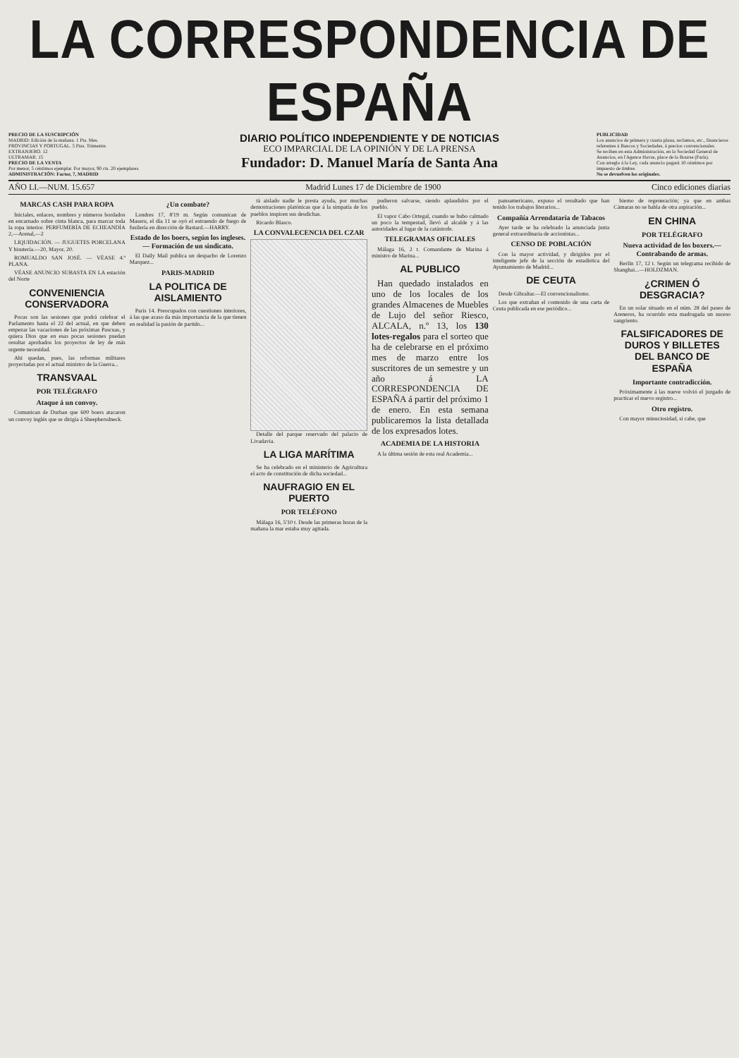LA CORRESPONDENCIA DE ESPAÑA
PRECIO DE LA SUSCRIPCIÓN
MADRID: Edición de la mañana. 1 Pta. Mes.
PROVINCIAS Y PORTUGAL. 5 Ptas. Trimestre.
EXTRANJERO. 12
ULTRAMAR. 15
PRECIO DE LA VENTA
Por menor, 5 céntimos ejemplar. Por mayor, 90 cts. 20 ejemplares.
ADMINISTRACIÓN: Factor, 7, MADRID
DIARIO POLÍTICO INDEPENDIENTE Y DE NOTICIAS
ECO IMPARCIAL DE LA OPINIÓN Y DE LA PRENSA
Fundador: D. Manuel María de Santa Ana
PUBLICIDAD
Los anuncios de primera y cuarta plana, reclamos, etc., financieros referentes á Bancos y Sociedades, á precios convencionales.
Se reciben en esta Administración, en la Sociedad General de Anuncios, en l'Agence Havas, place de la Bourse (París).
Con arreglo á la Ley, cada anuncio pagará 10 céntimos por impuesto de timbre.
No se devuelven los originales.
AÑO LI.—NUM. 15.657 Madrid Lunes 17 de Diciembre de 1900 Cinco ediciones diarias
MARCAS CASH PARA ROPA
Iniciales, enlaces, nombres y números bordados en encarnado sobre cinta blanca, para marcar toda la ropa interior. PERFUMERÍA DE ECHEANDÍA 2,—Arenal,—2
LIQUIDACIÓN. — JUGUETES PORCELANA Y bisutería.—20, Mayor, 20.
ROMUALDO SAN JOSÉ. — VÉASE 4.ª PLANA.
VÉASE ANUNCIO SUBASTA EN LA estación del Norte
CONVENIENCIA CONSERVADORA
Pocas son las sesiones que podrá celebrar el Parlamento hasta el 22 del actual, en que deben empezar las vacaciones de las próximas Pascuas, y quiera Dios que en esas pocas sesiones puedan resultar aprobados los proyectos de ley de más urgente necesidad.
Ahí quedan, pues, las reformas militares proyectadas por el actual ministro de la Guerra...
TRANSVAAL
POR TELÉGRAFO
Ataque á un convoy.
Comunican de Durban que 600 boers atacaron un convoy inglés que se dirigía á Sheephersdneck.
¿Un combate?
Londres 17, 8'19 m. Según comunican de Maseru, el día 11 se oyó el estruendo de fuego de fusilería en dirección de Bastard.—HARRY.
Estado de los boers, según los ingleses.— Formación de un sindicato.
El Daily Mail publica un despacho de Lorenzo Marquez...
PARIS-MADRID
LA POLITICA DE AISLAMIENTO
París 14. Preocupados con cuestiones interiores, á las que acaso da más importancia de la que tienen en realidad la pasión de partido...
tá aislado nadie le presta ayuda, por muchas demostraciones platónicas que á la simpatía de los pueblos inspiren sus desdichas.
Ricardo Blasco.
LA CONVALECENCIA DEL CZAR
Detalle del parque reservado del palacio de Livadavia.
LA LIGA MARÍTIMA
Se ha celebrado en el ministerio de Agricultura el acto de constitución de dicha sociedad...
NAUFRAGIO EN EL PUERTO
POR TELÉFONO
Málaga 16, 5'10 t. Desde las primeras horas de la mañana la mar estaba muy agitada.
pudieron salvarse, siendo aplaudidos por el pueblo.
El vapor Cabo Ortegal, cuando se hubo calmado un poco la tempestad, llevó al alcalde y á las autoridades al lugar de la catástrofe.
TELEGRAMAS OFICIALES
Málaga 16, 2 t. Comandante de Marina á ministro de Marina...
AL PUBLICO
Han quedado instalados en uno de los locales de los grandes Almacenes de Muebles de Lujo del señor Riesco, ALCALA, n.º 13, los 130 lotes-regalos para el sorteo que ha de celebrarse en el próximo mes de marzo entre los suscritores de un semestre y un año á LA CORRESPONDENCIA DE ESPAÑA á partir del próximo 1 de enero. En esta semana publicaremos la lista detallada de los expresados lotes.
ACADEMIA DE LA HISTORIA
A la última sesión de esta real Academia...
panoamericano, expuso el resultado que han tenido los trabajos literarios...
Compañía Arrendataria de Tabacos
Ayer tarde se ha celebrado la anunciada junta general extraordinaria de accionistas...
CENSO DE POBLACIÓN
Con la mayor actividad, y dirigidos por el inteligente jefe de la sección de estadística del Ayuntamiento de Madrid...
DE CEUTA
Desde Gibraltar.—El convencionalismo.
Los que extrañan el contenido de una carta de Ceuta publicada en ese periódico...
bierno de regeneración; ya que en ambas Cámaras no se habla de otra aspiración...
EN CHINA
POR TELÉGRAFO
Nueva actividad de los boxers.— Contrabando de armas.
Berlín 17, 12 t. Según un telegrama recibido de Shanghai...—HOLDZMAN.
¿CRIMEN Ó DESGRACIA?
En un solar situado en el núm. 28 del paseo de Areneros, ha ocurrido esta madrugada un suceso sangriento.
FALSIFICADORES DE DUROS Y BILLETES DEL BANCO DE ESPAÑA
Importante contradicción.
Próximamente á las nueve volvió el juzgado de practicar el nuevo registro...
Otro registro.
Con mayor minuciosidad, si cabe, que